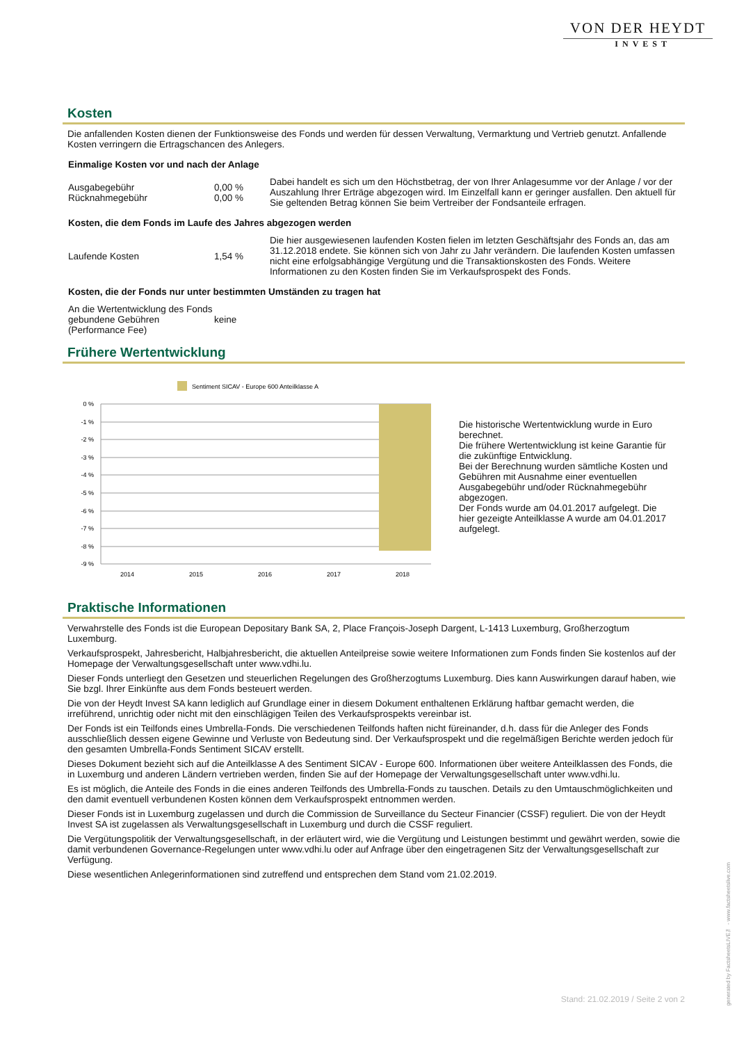VON DER HEYDT
INVEST
Kosten
Die anfallenden Kosten dienen der Funktionsweise des Fonds und werden für dessen Verwaltung, Vermarktung und Vertrieb genutzt. Anfallende Kosten verringern die Ertragschancen des Anlegers.
Einmalige Kosten vor und nach der Anlage
| Ausgabegebühr Rücknahmegebühr | 0,00 % 0,00 % | Dabei handelt es sich um den Höchstbetrag, der von Ihrer Anlagesumme vor der Anlage / vor der Auszahlung Ihrer Erträge abgezogen wird. Im Einzelfall kann er geringer ausfallen. Den aktuell für Sie geltenden Betrag können Sie beim Vertreiber der Fondsanteile erfragen. |
Kosten, die dem Fonds im Laufe des Jahres abgezogen werden
| Laufende Kosten | 1,54 % | Die hier ausgewiesenen laufenden Kosten fielen im letzten Geschäftsjahr des Fonds an, das am 31.12.2018 endete. Sie können sich von Jahr zu Jahr verändern. Die laufenden Kosten umfassen nicht eine erfolgsabhängige Vergütung und die Transaktionskosten des Fonds. Weitere Informationen zu den Kosten finden Sie im Verkaufsprospekt des Fonds. |
Kosten, die der Fonds nur unter bestimmten Umständen zu tragen hat
| An die Wertentwicklung des Fonds gebundene Gebühren (Performance Fee) | keine |
Frühere Wertentwicklung
Sentiment SICAV - Europe 600 Anteilklasse A
0 %
-1 %
-2 %
-3 %
-4 %
-5 %
-6 %
-7 %
-8 %
-9 %
2014
2015
2016
2017
2018
Die historische Wertentwicklung wurde in Euro berechnet.
Die frühere Wertentwicklung ist keine Garantie für die zukünftige Entwicklung.
Bei der Berechnung wurden sämtliche Kosten und Gebühren mit Ausnahme einer eventuellen Ausgabegebühr und/oder Rücknahmegebühr abgezogen.
Der Fonds wurde am 04.01.2017 aufgelegt. Die hier gezeigte Anteilklasse A wurde am 04.01.2017 aufgelegt.
Praktische Informationen
Verwahrstelle des Fonds ist die European Depositary Bank SA, 2, Place François-Joseph Dargent, L-1413 Luxemburg, Großherzogtum Luxemburg.
Verkaufsprospekt, Jahresbericht, Halbjahresbericht, die aktuellen Anteilpreise sowie weitere Informationen zum Fonds finden Sie kostenlos auf der Homepage der Verwaltungsgesellschaft unter www.vdhi.lu.
Dieser Fonds unterliegt den Gesetzen und steuerlichen Regelungen des Großherzogtums Luxemburg. Dies kann Auswirkungen darauf haben, wie Sie bzgl. Ihrer Einkünfte aus dem Fonds besteuert werden.
Die von der Heydt Invest SA kann lediglich auf Grundlage einer in diesem Dokument enthaltenen Erklärung haftbar gemacht werden, die irreführend, unrichtig oder nicht mit den einschlägigen Teilen des Verkaufsprospekts vereinbar ist.
Der Fonds ist ein Teilfonds eines Umbrella-Fonds. Die verschiedenen Teilfonds haften nicht füreinander, d.h. dass für die Anleger des Fonds ausschließlich dessen eigene Gewinne und Verluste von Bedeutung sind. Der Verkaufsprospekt und die regelmäßigen Berichte werden jedoch für den gesamten Umbrella-Fonds Sentiment SICAV erstellt.
Dieses Dokument bezieht sich auf die Anteilklasse A des Sentiment SICAV - Europe 600. Informationen über weitere Anteilklassen des Fonds, die in Luxemburg und anderen Ländern vertrieben werden, finden Sie auf der Homepage der Verwaltungsgesellschaft unter www.vdhi.lu.
Es ist möglich, die Anteile des Fonds in die eines anderen Teilfonds des Umbrella-Fonds zu tauschen. Details zu den Umtauschmöglichkeiten und den damit eventuell verbundenen Kosten können dem Verkaufsprospekt entnommen werden.
Dieser Fonds ist in Luxemburg zugelassen und durch die Commission de Surveillance du Secteur Financier (CSSF) reguliert. Die von der Heydt Invest SA ist zugelassen als Verwaltungsgesellschaft in Luxemburg und durch die CSSF reguliert.
Die Vergütungspolitik der Verwaltungsgesellschaft, in der erläutert wird, wie die Vergütung und Leistungen bestimmt und gewährt werden, sowie die damit verbundenen Governance-Regelungen unter www.vdhi.lu oder auf Anfrage über den eingetragenen Sitz der Verwaltungsgesellschaft zur Verfügung.
Diese wesentlichen Anlegerinformationen sind zutreffend und entsprechen dem Stand vom 21.02.2019.
Stand: 21.02.2019 / Seite 2 von 2
generated by FactsheetsLIVE™ - www.factsheetslive.com